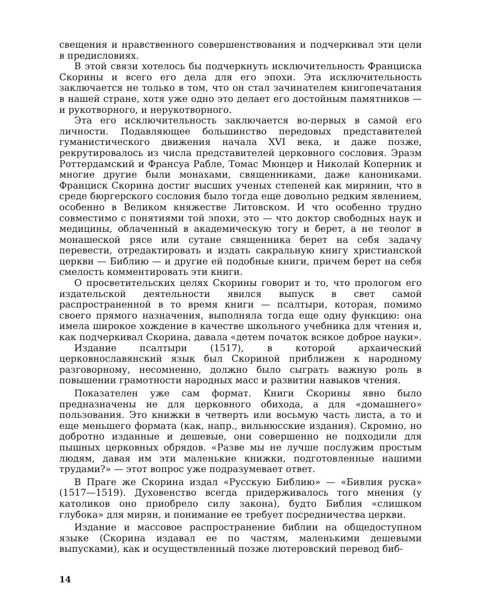свещения и нравственного совершенствования и подчеркивал эти цели в предисловиях.
В этой связи хотелось бы подчеркнуть исключительность Франциска Скорины и всего его дела для его эпохи. Эта исключительность заключается не только в том, что он стал зачинателем книгопечатания в нашей стране, хотя уже одно это делает его достойным памятников — и рукотворного, и нерукотворного.
Эта его исключительность заключается во-первых в самой его личности. Подавляющее большинство передовых представителей гуманистического движения начала XVI века, и даже позже, рекрутировалось из числа представителей церковного сословия. Эразм Роттердамский и Франсуа Рабле, Томас Мюнцер и Николай Коперник и многие другие были монахами, священниками, даже канониками. Франциск Скорина достиг высших ученых степеней как мирянин, что в среде бюргерского сословия было тогда еще довольно редким явлением, особенно в Великом княжестве Литовском. И что особенно трудно совместимо с понятиями той эпохи, это — что доктор свободных наук и медицины, облаченный в академическую тогу и берет, а не теолог в монашеской рясе или сутане священника берет на себя задачу перевести, отредактировать и издать сакральную книгу христианской церкви — Библию — и другие ей подобные книги, причем берет на себя смелость комментировать эти книги.
О просветительских целях Скорины говорит и то, что прологом его издательской деятельности явился выпуск в свет самой распространенной в то время книги — псалтыри, которая, помимо своего прямого назначения, выполняла тогда еще одну функцию: она имела широкое хождение в качестве школьного учебника для чтения и, как подчеркивал Скорина, давала «детем початок всякое доброе науки».
Издание псалтыри (1517), в которой архаический церковнославянский язык был Скориной приближен к народному разговорному, несомненно, должно было сыграть важную роль в повышении грамотности народных масс и развитии навыков чтения.
Показателен уже сам формат. Книги Скорины явно было предназначены не для церковного обихода, а для «домашнего» пользования. Это книжки в четверть или восьмую часть листа, а то и еще меньшего формата (как, напр., вильнюсские издания). Скромно, но добротно изданные и дешевые, они совершенно не подходили для пышных церковных обрядов. «Разве мы не лучше послужим простым людям, давая им эти маленькие книжки, подготовленные нашими трудами?» — этот вопрос уже подразумевает ответ.
В Праге же Скорина издал «Русскую Библию» — «Бивлия руска» (1517—1519). Духовенство всегда придерживалось того мнения (у католиков оно приобрело силу закона), будто Библия «слишком глубока» для мирян, и понимание ее требует посредничества церкви.
Издание и массовое распространение библии на общедоступном языке (Скорина издавал ее по частям, маленькими дешевыми выпусками), как и осуществленный позже лютеровский перевод биб-
14